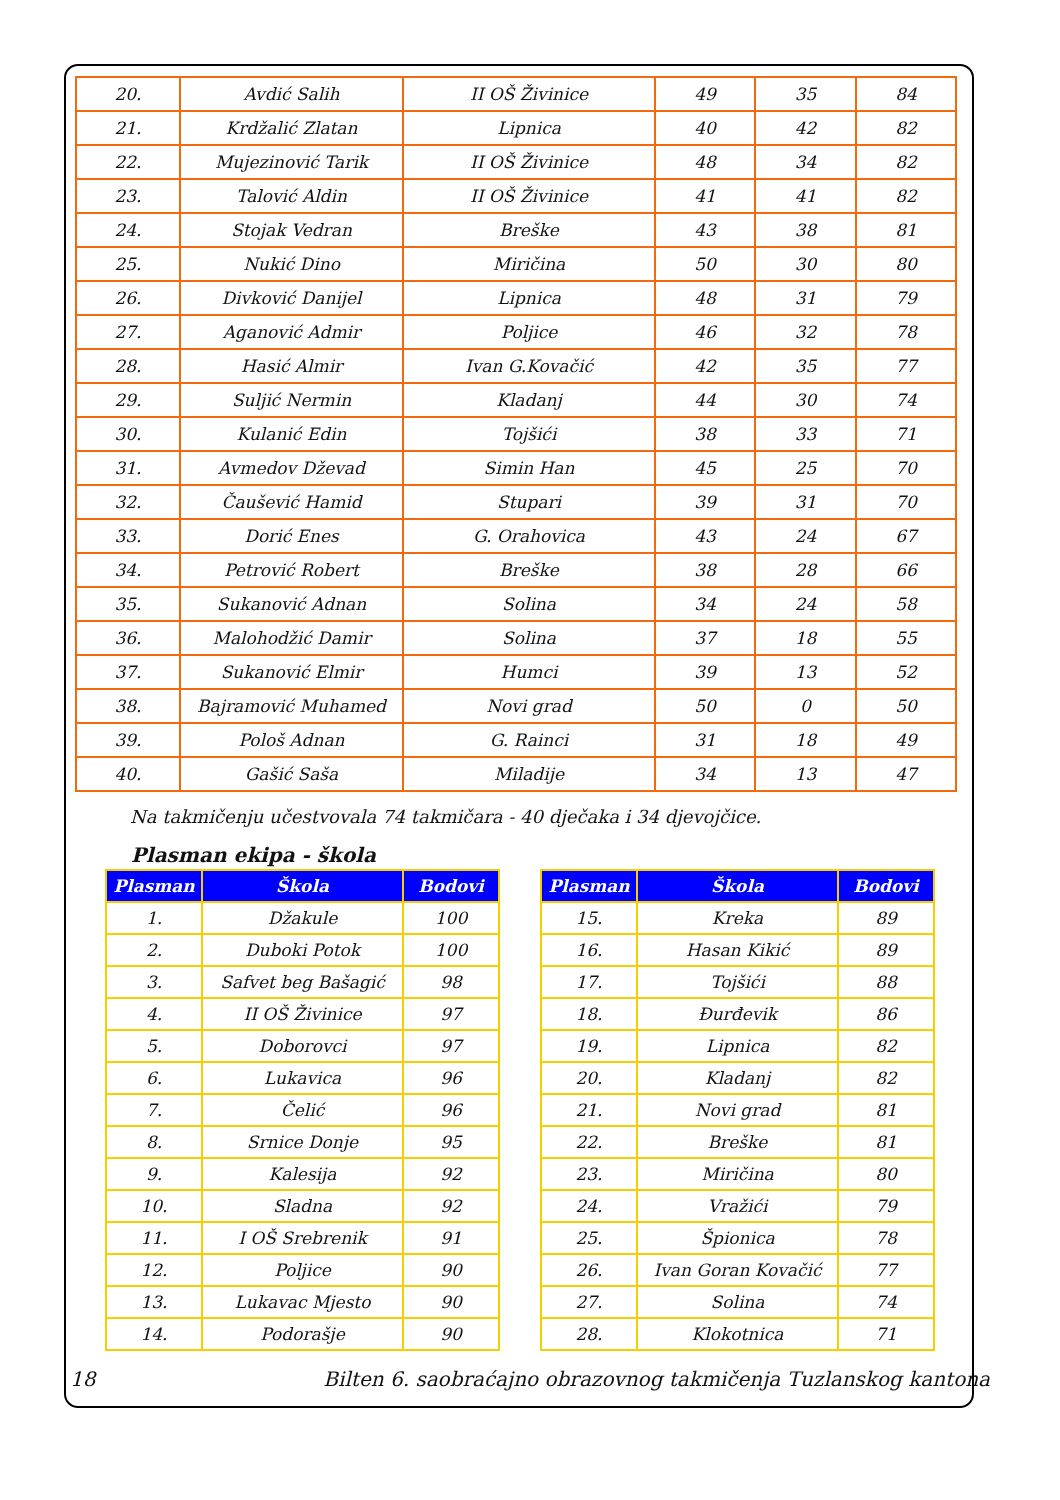| 20. | Avdić Salih | II OŠ Živinice | 49 | 35 | 84 |
| 21. | Krdžalić Zlatan | Lipnica | 40 | 42 | 82 |
| 22. | Mujezinović Tarik | II OŠ Živinice | 48 | 34 | 82 |
| 23. | Talović Aldin | II OŠ Živinice | 41 | 41 | 82 |
| 24. | Stojak Vedran | Breške | 43 | 38 | 81 |
| 25. | Nukić Dino | Miričina | 50 | 30 | 80 |
| 26. | Divković Danijel | Lipnica | 48 | 31 | 79 |
| 27. | Aganović Admir | Poljice | 46 | 32 | 78 |
| 28. | Hasić Almir | Ivan G.Kovačić | 42 | 35 | 77 |
| 29. | Suljić Nermin | Kladanj | 44 | 30 | 74 |
| 30. | Kulanić Edin | Tojšići | 38 | 33 | 71 |
| 31. | Avmedov Dževad | Simin Han | 45 | 25 | 70 |
| 32. | Čaušević Hamid | Stupari | 39 | 31 | 70 |
| 33. | Dorić Enes | G. Orahovica | 43 | 24 | 67 |
| 34. | Petrović Robert | Breške | 38 | 28 | 66 |
| 35. | Sukanović Adnan | Solina | 34 | 24 | 58 |
| 36. | Malohodžić Damir | Solina | 37 | 18 | 55 |
| 37. | Sukanović Elmir | Humci | 39 | 13 | 52 |
| 38. | Bajramović Muhamed | Novi grad | 50 | 0 | 50 |
| 39. | Pološ Adnan | G. Rainci | 31 | 18 | 49 |
| 40. | Gašić Saša | Miladije | 34 | 13 | 47 |
Na takmičenju učestvovala 74 takmičara - 40 dječaka i 34 djevojčice.
Plasman ekipa - škola
| Plasman | Škola | Bodovi |
| --- | --- | --- |
| 1. | Džakule | 100 |
| 2. | Duboki Potok | 100 |
| 3. | Safvet beg Bašagić | 98 |
| 4. | II OŠ Živinice | 97 |
| 5. | Doborovci | 97 |
| 6. | Lukavica | 96 |
| 7. | Čelić | 96 |
| 8. | Srnice Donje | 95 |
| 9. | Kalesija | 92 |
| 10. | Sladna | 92 |
| 11. | I OŠ Srebrenik | 91 |
| 12. | Poljice | 90 |
| 13. | Lukavac Mjesto | 90 |
| 14. | Podorašje | 90 |
| Plasman | Škola | Bodovi |
| --- | --- | --- |
| 15. | Kreka | 89 |
| 16. | Hasan Kikić | 89 |
| 17. | Tojšići | 88 |
| 18. | Đurđevik | 86 |
| 19. | Lipnica | 82 |
| 20. | Kladanj | 82 |
| 21. | Novi grad | 81 |
| 22. | Breške | 81 |
| 23. | Miričina | 80 |
| 24. | Vražići | 79 |
| 25. | Špionica | 78 |
| 26. | Ivan Goran Kovačić | 77 |
| 27. | Solina | 74 |
| 28. | Klokotnica | 71 |
18 Bilten 6. saobraćajno obrazovnog takmičenja Tuzlanskog kantona